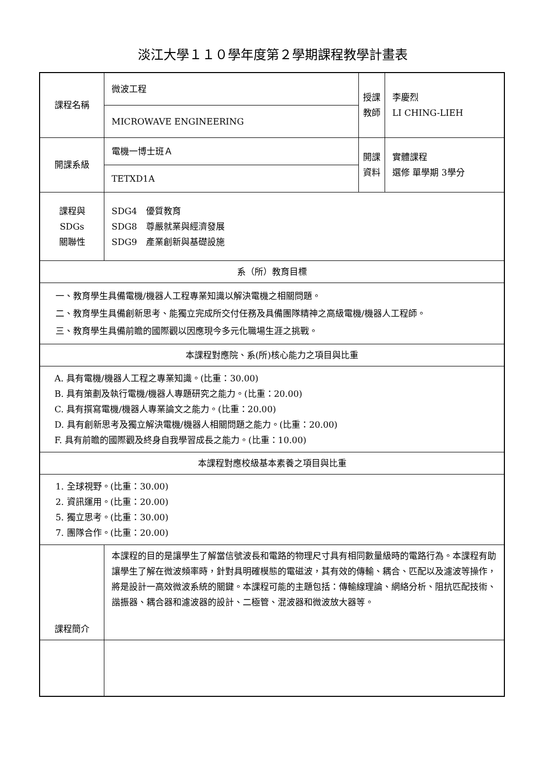淡江大學１１０學年度第２學期課程教學計畫表
| 課程名稱 | 微波工程 | 授課 教師 | 李慶烈 LI CHING-LIEH |
| | MICROWAVE ENGINEERING | | |
| 開課系級 | 電機一博士班Ａ | 開課 資料 | 實體課程 選修 單學期 3學分 |
| | TETXD1A | | |
| 課程與SDGs 關聯性 | SDG4 優質教育 SDG8 尊嚴就業與經濟發展 SDG9 產業創新與基礎設施 | | |
| 系（所）教育目標 | | | |
| 一、教育學生具備電機/機器人工程專業知識以解決電機之相關問題。 二、教育學生具備創新思考、能獨立完成所交付任務及具備團隊精神之高級電機/機器人工程師。 三、教育學生具備前瞻的國際觀以因應現今多元化職場生涯之挑戰。 | | | |
| 本課程對應院、系(所)核心能力之項目與比重 | | | |
| A. 具有電機/機器人工程之專業知識。(比重：30.00) B. 具有策劃及執行電機/機器人專題研究之能力。(比重：20.00) C. 具有撰寫電機/機器人專業論文之能力。(比重：20.00) D. 具有創新思考及獨立解決電機/機器人相關問題之能力。(比重：20.00) F. 具有前瞻的國際觀及終身自我學習成長之能力。(比重：10.00) | | | |
| 本課程對應校級基本素養之項目與比重 | | | |
| 1. 全球視野。(比重：30.00) 2. 資訊運用。(比重：20.00) 5. 獨立思考。(比重：30.00) 7. 團隊合作。(比重：20.00) | | | |
| 課程簡介 | 本課程的目的是讓學生了解當信號波長和電路的物理尺寸具有相同數量級時的電路行為。本課程有助讓學生了解在微波頻率時，針對具明確模態的電磁波，其有效的傳輸、耦合、匹配以及濾波等操作，將是設計一高效微波系統的關鍵。本課程可能的主題包括：傳輸線理論、網絡分析、阻抗匹配技術、諧振器、耦合器和濾波器的設計、二極管、混波器和微波放大器等。 | | |